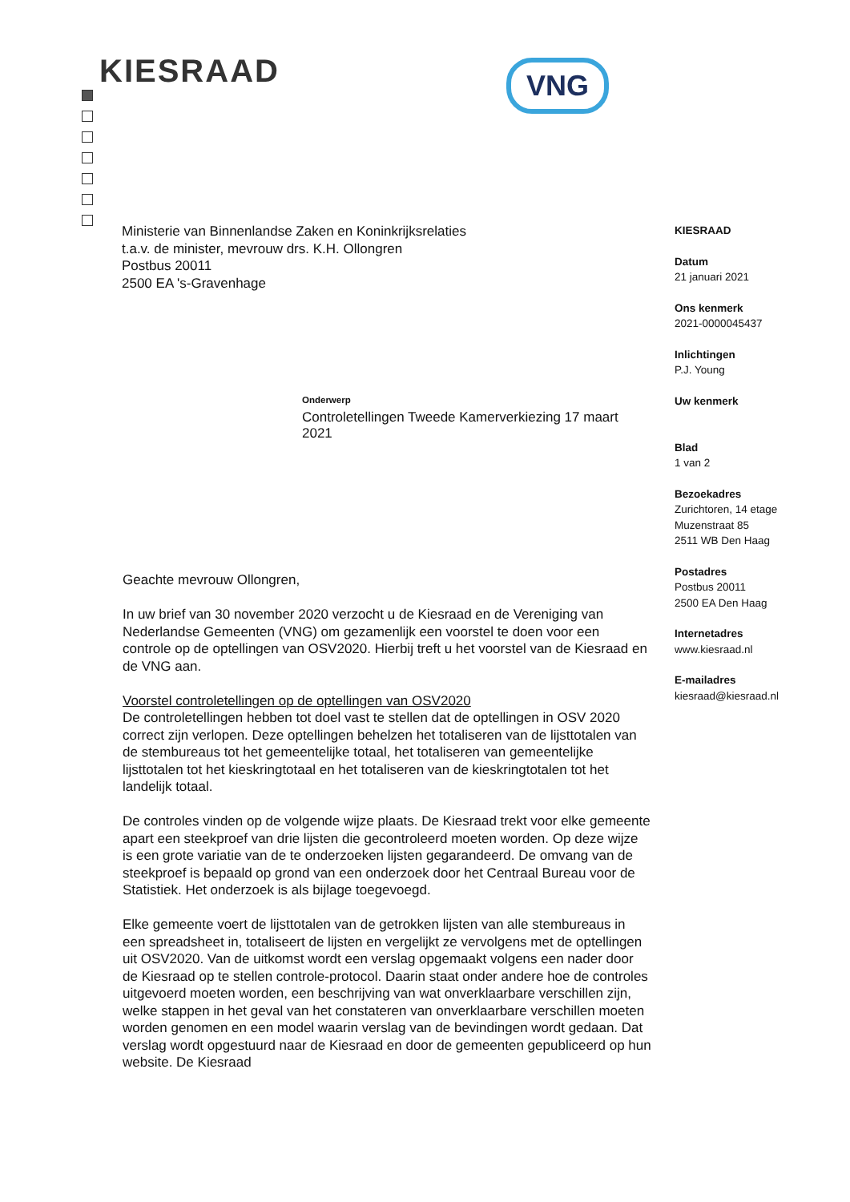KIESRAAD VNG
Ministerie van Binnenlandse Zaken en Koninkrijksrelaties
t.a.v. de minister, mevrouw drs. K.H. Ollongren
Postbus 20011
2500 EA 's-Gravenhage
KIESRAAD
Datum
21 januari 2021
Ons kenmerk
2021-0000045437
Inlichtingen
P.J. Young
Uw kenmerk
Blad
1 van 2
Bezoekadres
Zurichtoren, 14 etage
Muzenstraat 85
2511 WB Den Haag
Postadres
Postbus 20011
2500 EA Den Haag
Internetadres
www.kiesraad.nl
E-mailadres
kiesraad@kiesraad.nl
Onderwerp
Controletellingen Tweede Kamerverkiezing 17 maart 2021
Geachte mevrouw Ollongren,
In uw brief van 30 november 2020 verzocht u de Kiesraad en de Vereniging van Nederlandse Gemeenten (VNG) om gezamenlijk een voorstel te doen voor een controle op de optellingen van OSV2020. Hierbij treft u het voorstel van de Kiesraad en de VNG aan.
Voorstel controletellingen op de optellingen van OSV2020
De controletellingen hebben tot doel vast te stellen dat de optellingen in OSV 2020 correct zijn verlopen. Deze optellingen behelzen het totaliseren van de lijsttotalen van de stembureaus tot het gemeentelijke totaal, het totaliseren van gemeentelijke lijsttotalen tot het kieskringtotaal en het totaliseren van de kieskringtotalen tot het landelijk totaal.
De controles vinden op de volgende wijze plaats. De Kiesraad trekt voor elke gemeente apart een steekproef van drie lijsten die gecontroleerd moeten worden. Op deze wijze is een grote variatie van de te onderzoeken lijsten gegarandeerd. De omvang van de steekproef is bepaald op grond van een onderzoek door het Centraal Bureau voor de Statistiek. Het onderzoek is als bijlage toegevoegd.
Elke gemeente voert de lijsttotalen van de getrokken lijsten van alle stembureaus in een spreadsheet in, totaliseert de lijsten en vergelijkt ze vervolgens met de optellingen uit OSV2020. Van de uitkomst wordt een verslag opgemaakt volgens een nader door de Kiesraad op te stellen controle-protocol. Daarin staat onder andere hoe de controles uitgevoerd moeten worden, een beschrijving van wat onverklaarbare verschillen zijn, welke stappen in het geval van het constateren van onverklaarbare verschillen moeten worden genomen en een model waarin verslag van de bevindingen wordt gedaan. Dat verslag wordt opgestuurd naar de Kiesraad en door de gemeenten gepubliceerd op hun website. De Kiesraad